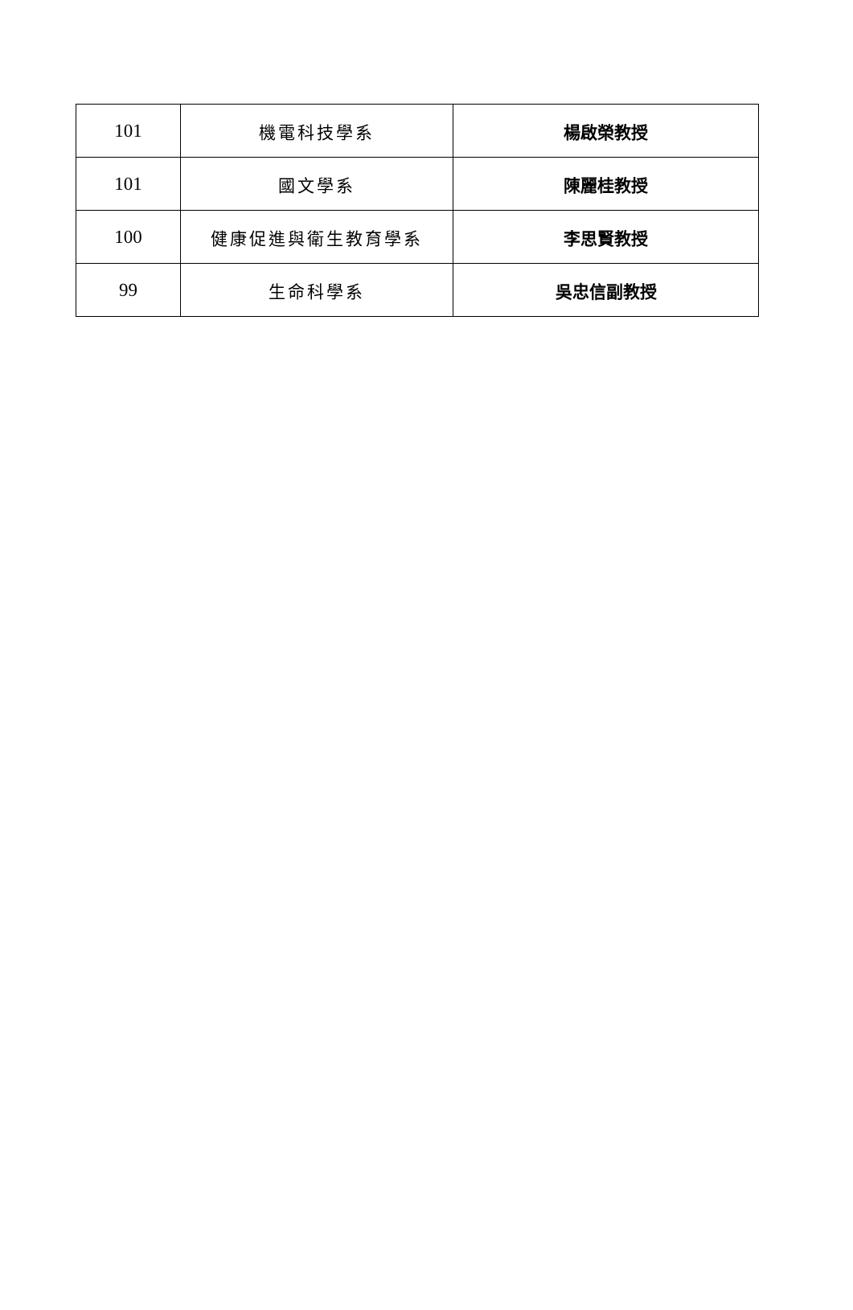| 101 | 機電科技學系 | 楊啟榮教授 |
| 101 | 國文學系 | 陳麗桂教授 |
| 100 | 健康促進與衛生教育學系 | 李思賢教授 |
| 99 | 生命科學系 | 吳忠信副教授 |